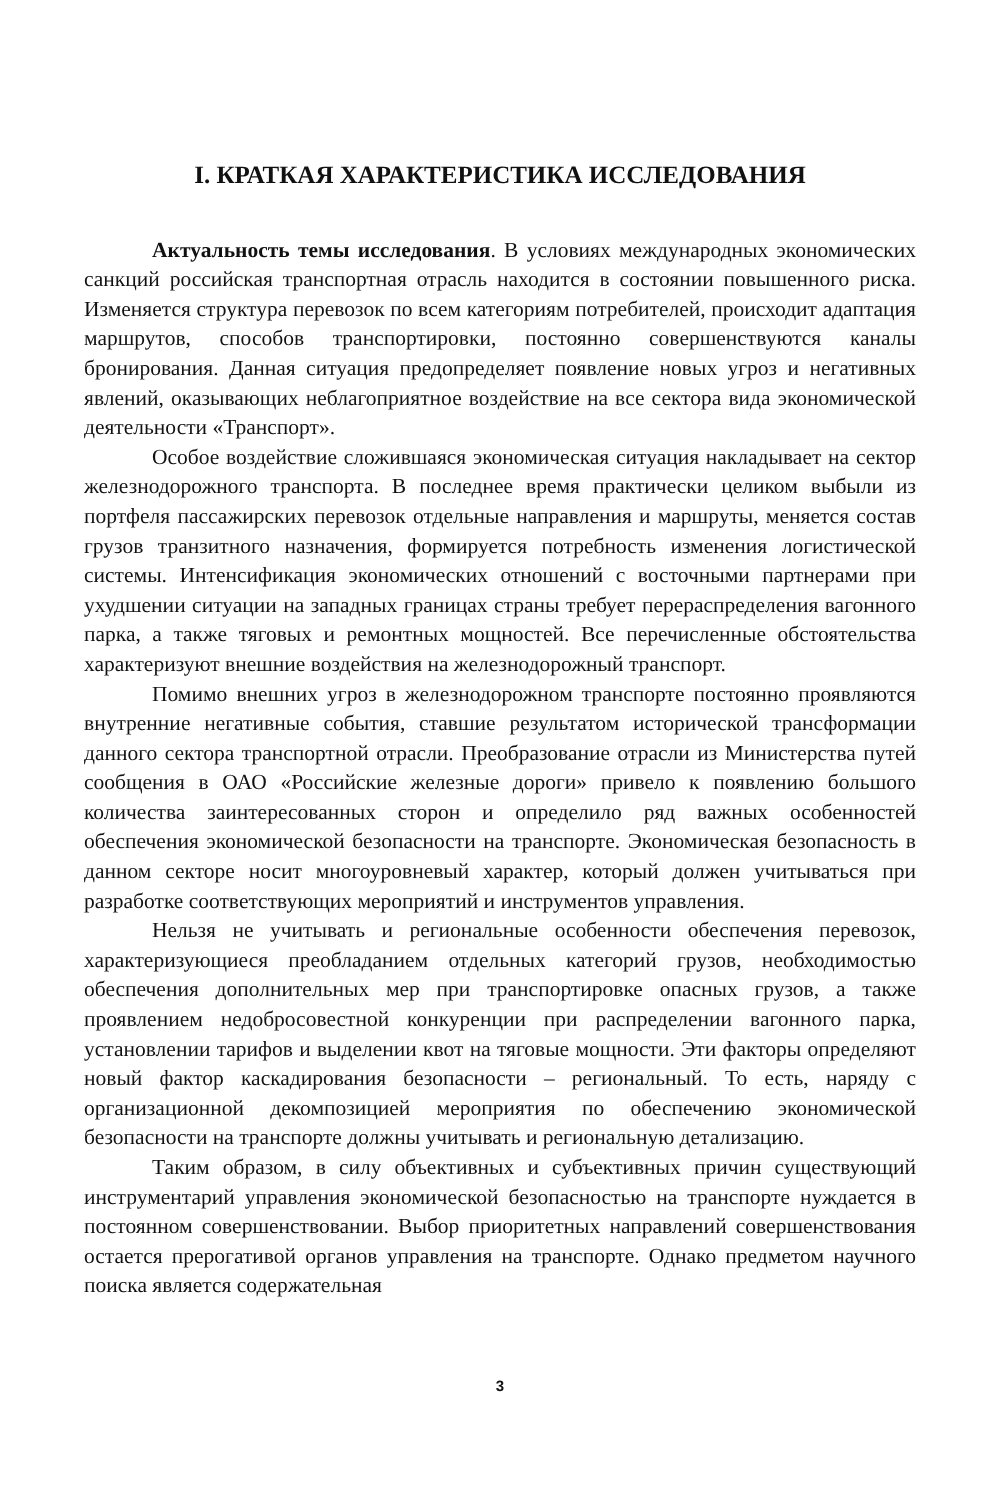I. КРАТКАЯ ХАРАКТЕРИСТИКА ИССЛЕДОВАНИЯ
Актуальность темы исследования. В условиях международных экономических санкций российская транспортная отрасль находится в состоянии повышенного риска. Изменяется структура перевозок по всем категориям потребителей, происходит адаптация маршрутов, способов транспортировки, постоянно совершенствуются каналы бронирования. Данная ситуация предопределяет появление новых угроз и негативных явлений, оказывающих неблагоприятное воздействие на все сектора вида экономической деятельности «Транспорт».
Особое воздействие сложившаяся экономическая ситуация накладывает на сектор железнодорожного транспорта. В последнее время практически целиком выбыли из портфеля пассажирских перевозок отдельные направления и маршруты, меняется состав грузов транзитного назначения, формируется потребность изменения логистической системы. Интенсификация экономических отношений с восточными партнерами при ухудшении ситуации на западных границах страны требует перераспределения вагонного парка, а также тяговых и ремонтных мощностей. Все перечисленные обстоятельства характеризуют внешние воздействия на железнодорожный транспорт.
Помимо внешних угроз в железнодорожном транспорте постоянно проявляются внутренние негативные события, ставшие результатом исторической трансформации данного сектора транспортной отрасли. Преобразование отрасли из Министерства путей сообщения в ОАО «Российские железные дороги» привело к появлению большого количества заинтересованных сторон и определило ряд важных особенностей обеспечения экономической безопасности на транспорте. Экономическая безопасность в данном секторе носит многоуровневый характер, который должен учитываться при разработке соответствующих мероприятий и инструментов управления.
Нельзя не учитывать и региональные особенности обеспечения перевозок, характеризующиеся преобладанием отдельных категорий грузов, необходимостью обеспечения дополнительных мер при транспортировке опасных грузов, а также проявлением недобросовестной конкуренции при распределении вагонного парка, установлении тарифов и выделении квот на тяговые мощности. Эти факторы определяют новый фактор каскадирования безопасности – региональный. То есть, наряду с организационной декомпозицией мероприятия по обеспечению экономической безопасности на транспорте должны учитывать и региональную детализацию.
Таким образом, в силу объективных и субъективных причин существующий инструментарий управления экономической безопасностью на транспорте нуждается в постоянном совершенствовании. Выбор приоритетных направлений совершенствования остается прерогативой органов управления на транспорте. Однако предметом научного поиска является содержательная
3